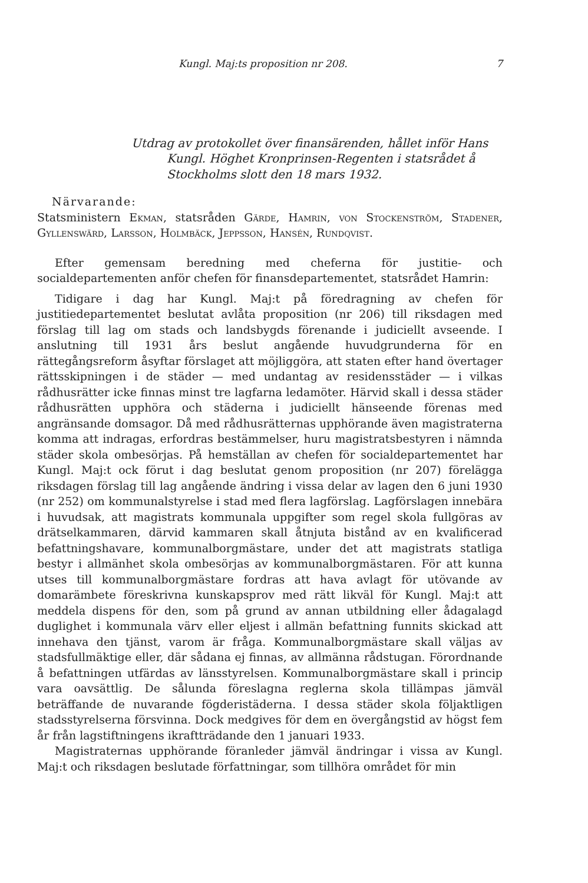Kungl. Maj:ts proposition nr 208. 7
Utdrag av protokollet över finansärenden, hållet inför Hans Kungl. Höghet Kronprinsen-Regenten i statsrådet å Stockholms slott den 18 mars 1932.
Närvarande:
Statsministern Ekman, statsråden Gärde, Hamrin, von Stockenström, Stadener, Gyllenswärd, Larsson, Holmbäck, Jeppsson, Hansén, Rundqvist.
Efter gemensam beredning med cheferna för justitie- och socialdepartementen anför chefen för finansdepartementet, statsrådet Hamrin:
Tidigare i dag har Kungl. Maj:t på föredragning av chefen för justitiedepartementet beslutat avlåta proposition (nr 206) till riksdagen med förslag till lag om stads och landsbygds förenande i judiciellt avseende. I anslutning till 1931 års beslut angående huvudgrunderna för en rättegångsreform åsyftar förslaget att möjliggöra, att staten efter hand övertager rättsskipningen i de städer — med undantag av residensstäder — i vilkas rådhusrätter icke finnas minst tre lagfarna ledamöter. Härvid skall i dessa städer rådhusrätten upphöra och städerna i judiciellt hänseende förenas med angränsande domsagor. Då med rådhusrätternas upphörande även magistraterna komma att indragas, erfordras bestämmelser, huru magistratsbestyren i nämnda städer skola ombesörjas. På hemställan av chefen för socialdepartementet har Kungl. Maj:t ock förut i dag beslutat genom proposition (nr 207) förelägga riksdagen förslag till lag angående ändring i vissa delar av lagen den 6 juni 1930 (nr 252) om kommunalstyrelse i stad med flera lagförslag. Lagförslagen innebära i huvudsak, att magistrats kommunala uppgifter som regel skola fullgöras av drätselkammaren, därvid kammaren skall åtnjuta bistånd av en kvalificerad befattningshavare, kommunalborgmästare, under det att magistrats statliga bestyr i allmänhet skola ombesörjas av kommunalborgmästaren. För att kunna utses till kommunalborgmästare fordras att hava avlagt för utövande av domarämbete föreskrivna kunskapsprov med rätt likväl för Kungl. Maj:t att meddela dispens för den, som på grund av annan utbildning eller ådagalagd duglighet i kommunala värv eller eljest i allmän befattning funnits skickad att innehava den tjänst, varom är fråga. Kommunalborgmästare skall väljas av stadsfullmäktige eller, där sådana ej finnas, av allmänna rådstugan. Förordnande å befattningen utfärdas av länsstyrelsen. Kommunalborgmästare skall i princip vara oavsättlig. De sålunda föreslagna reglerna skola tillämpas jämväl beträffande de nuvarande fögderistäderna. I dessa städer skola följaktligen stadsstyrelserna försvinna. Dock medgives för dem en övergångstid av högst fem år från lagstiftningens ikraftträdande den 1 januari 1933.
Magistraternas upphörande föranleder jämväl ändringar i vissa av Kungl. Maj:t och riksdagen beslutade författningar, som tillhöra området för min